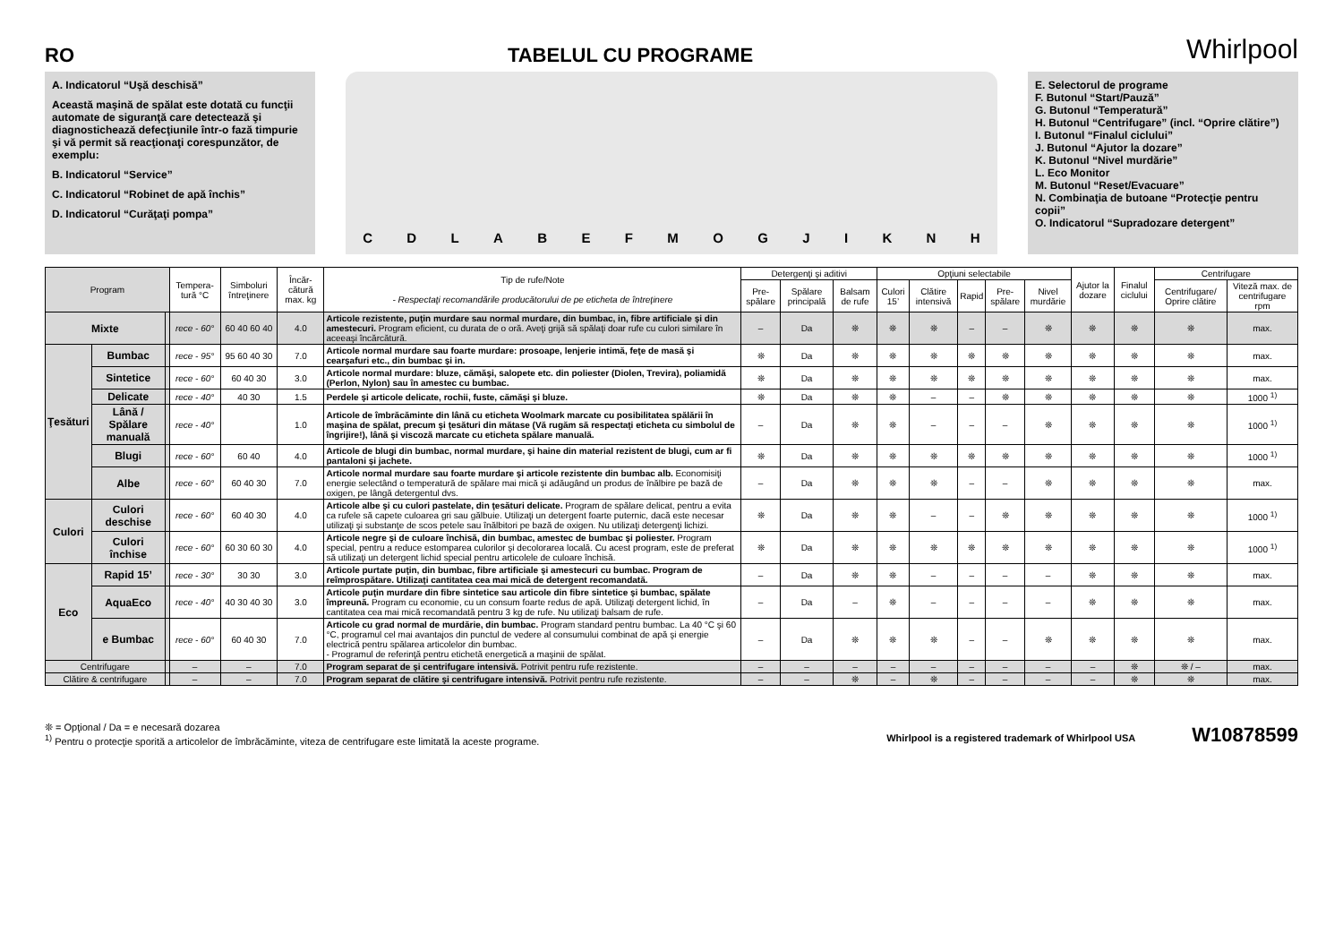RO
TABELUL CU PROGRAME
Whirlpool
A. Indicatorul “Uşă deschisă”
Această maşină de spălat este dotată cu funcţii automate de siguranţă care detectează şi diagnostichează defecţiunile într-o fază timpurie şi vă permit să reacţionaţi corespunzător, de exemplu:
B. Indicatorul “Service”
C. Indicatorul “Robinet de apă închis”
D. Indicatorul “Curăţaţi pompa”
CDLABEFMOGJIKNH
E. Selectorul de programe
F. Butonul “Start/Pauză”
G. Butonul “Temperatură”
H. Butonul “Centrifugare” (incl. “Oprire clătire”)
I. Butonul “Finalul ciclului”
J. Butonul “Ajutor la dozare”
K. Butonul “Nivel murdărie”
L. Eco Monitor
M. Butonul “Reset/Evacuare”
N. Combinaţia de butoane “Protecţie pentru copii”
O. Indicatorul “Supradozare detergent”
| Program | | | Tempera-tură °C | Simboluri întreţinere | Încăr-cătură max. kg | Tip de rufe/Note - Respectaţi recomandările producătorului de pe eticheta de întreţinere | Detergenţi şi aditivi | | | Opţiuni selectabile | | | | | Ajutor la dozare | Finalul ciclului | Centrifugare | |
| --- | --- | --- | --- | --- | --- | --- | --- | --- | --- | --- | --- | --- | --- | --- | --- | --- | --- | --- |
| | | | | | | | Pre-spălare | Spălare principală | Balsam de rufe | Culori 15’ | Clătire intensivă | Rapid | Pre-spălare | Nivel murdărie | | | Centrifugare/ Oprire clătire | Viteză max. de centrifugare rpm |
| Mixte | | | rece - 60° | 60 40 60 40 | 4.0 | Articole rezistente, puţin murdare sau normal murdare, din bumbac, in, fibre artificiale şi din amestecuri. Program eficient, cu durata de o oră. Aveţi grijă să spălaţi doar rufe cu culori similare în aceeaşi încărcătură. | – | Da | ❊ | ❊ | ❊ | – | – | ❊ | ❊ | ❊ | ❊ | max. |
| Ţesături | Bumbac | | rece - 95° | 95 60 40 30 | 7.0 | Articole normal murdare sau foarte murdare: prosoape, lenjerie intimă, feţe de masă şi cearşafuri etc., din bumbac şi in. | ❊ | Da | ❊ | ❊ | ❊ | ❊ | ❊ | ❊ | ❊ | ❊ | ❊ | max. |
| | Sintetice | | rece - 60° | 60 40 30 | 3.0 | Articole normal murdare: bluze, cămăşi, salopete etc. din poliester (Diolen, Trevira), poliamidă (Perlon, Nylon) sau în amestec cu bumbac. | ❊ | Da | ❊ | ❊ | ❊ | ❊ | ❊ | ❊ | ❊ | ❊ | ❊ | max. |
| | Delicate | | rece - 40° | 40 30 | 1.5 | Perdele şi articole delicate, rochii, fuste, cămăşi şi bluze. | ❊ | Da | ❊ | ❊ | – | – | ❊ | ❊ | ❊ | ❊ | ❊ | 1000 <sup>1)</sup> |
| | Lână / Spălare manuală | | rece - 40° | | 1.0 | Articole de îmbrăcăminte din lână cu eticheta Woolmark marcate cu posibilitatea spălării în maşina de spălat, precum şi ţesături din mătase (Vă rugăm să respectaţi eticheta cu simbolul de îngrijire!), lână şi viscoză marcate cu eticheta spălare manuală. | – | Da | ❊ | ❊ | – | – | – | ❊ | ❊ | ❊ | ❊ | 1000 <sup>1)</sup> |
| | Blugi | | rece - 60° | 60 40 | 4.0 | Articole de blugi din bumbac, normal murdare, şi haine din material rezistent de blugi, cum ar fi pantaloni şi jachete. | ❊ | Da | ❊ | ❊ | ❊ | ❊ | ❊ | ❊ | ❊ | ❊ | ❊ | 1000 <sup>1)</sup> |
| | Albe | | rece - 60° | 60 40 30 | 7.0 | Articole normal murdare sau foarte murdare şi articole rezistente din bumbac alb. Economisiţi energie selectând o temperatură de spălare mai mică şi adăugând un produs de înălbire pe bază de oxigen, pe lângă detergentul dvs. | – | Da | ❊ | ❊ | ❊ | – | – | ❊ | ❊ | ❊ | ❊ | max. |
| Culori | Culori deschise | | rece - 60° | 60 40 30 | 4.0 | Articole albe şi cu culori pastelate, din ţesături delicate. Program de spălare delicat, pentru a evita ca rufele să capete culoarea gri sau gălbuie. Utilizaţi un detergent foarte puternic, dacă este necesar utilizaţi şi substanţe de scos petele sau înălbitori pe bază de oxigen. Nu utilizaţi detergenţi lichizi. | ❊ | Da | ❊ | ❊ | – | – | ❊ | ❊ | ❊ | ❊ | ❊ | 1000 <sup>1)</sup> |
| | Culori închise | | rece - 60° | 60 30 60 30 | 4.0 | Articole negre şi de culoare închisă, din bumbac, amestec de bumbac şi poliester. Program special, pentru a reduce estomparea culorilor şi decolorarea locală. Cu acest program, este de preferat să utilizaţi un detergent lichid special pentru articolele de culoare închisă. | ❊ | Da | ❊ | ❊ | ❊ | ❊ | ❊ | ❊ | ❊ | ❊ | ❊ | 1000 <sup>1)</sup> |
| Eco | Rapid 15’ | | rece - 30° | 30 30 | 3.0 | Articole purtate puţin, din bumbac, fibre artificiale şi amestecuri cu bumbac. Program de reîmprospătare. Utilizaţi cantitatea cea mai mică de detergent recomandată. | – | Da | ❊ | ❊ | – | – | – | – | ❊ | ❊ | ❊ | max. |
| | AquaEco | | rece - 40° | 40 30 40 30 | 3.0 | Articole puţin murdare din fibre sintetice sau articole din fibre sintetice şi bumbac, spălate împreună. Program cu economie, cu un consum foarte redus de apă. Utilizaţi detergent lichid, în cantitatea cea mai mică recomandată pentru 3 kg de rufe. Nu utilizaţi balsam de rufe. | – | Da | – | ❊ | – | – | – | – | ❊ | ❊ | ❊ | max. |
| | e Bumbac | | rece - 60° | 60 40 30 | 7.0 | Articole cu grad normal de murdărie, din bumbac. Program standard pentru bumbac. La 40 °C şi 60 °C, programul cel mai avantajos din punctul de vedere al consumului combinat de apă şi energie electrică pentru spălarea articolelor din bumbac. - Programul de referinţă pentru etichetă energetică a maşinii de spălat. | – | Da | ❊ | ❊ | ❊ | – | – | ❊ | ❊ | ❊ | ❊ | max. |
| Centrifugare | | | – | – | 7.0 | Program separat de şi centrifugare intensivă. Potrivit pentru rufe rezistente. | – | – | – | – | – | – | – | – | – | ❊ | ❊ / – | max. |
| Clătire & centrifugare | | | – | – | 7.0 | Program separat de clătire şi centrifugare intensivă. Potrivit pentru rufe rezistente. | – | – | ❊ | – | ❊ | – | – | – | – | ❊ | ❊ | max. |
❊ = Opţional / Da = e necesară dozarea
<sup>1)</sup> Pentru o protecţie sporită a articolelor de îmbrăcăminte, viteza de centrifugare este limitată la aceste programe.
Whirlpool is a registered trademark of Whirlpool USA W10878599